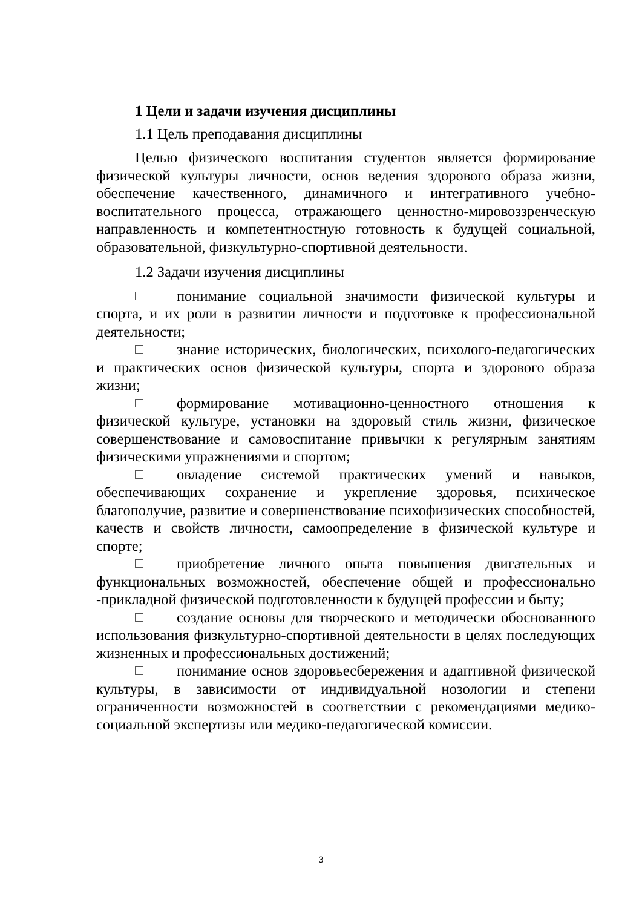1 Цели и задачи изучения дисциплины
1.1 Цель преподавания дисциплины
Целью физического воспитания студентов является формирование физической культуры личности, основ ведения здорового образа жизни, обеспечение качественного, динамичного и интегративного учебно-воспитательного процесса, отражающего ценностно-мировоззренческую направленность и компетентностную готовность к будущей социальной, образовательной, физкультурно-спортивной деятельности.
1.2 Задачи изучения дисциплины
понимание социальной значимости физической культуры и спорта, и их роли в развитии личности и подготовке к профессиональной деятельности;
знание исторических, биологических, психолого-педагогических и практических основ физической культуры, спорта и здорового образа жизни;
формирование мотивационно-ценностного отношения к физической культуре, установки на здоровый стиль жизни, физическое совершенствование и самовоспитание привычки к регулярным занятиям физическими упражнениями и спортом;
овладение системой практических умений и навыков, обеспечивающих сохранение и укрепление здоровья, психическое благополучие, развитие и совершенствование психофизических способностей, качеств и свойств личности, самоопределение в физической культуре и спорте;
приобретение личного опыта повышения двигательных и функциональных возможностей, обеспечение общей и профессионально -прикладной физической подготовленности к будущей профессии и быту;
создание основы для творческого и методически обоснованного использования физкультурно-спортивной деятельности в целях последующих жизненных и профессиональных достижений;
понимание основ здоровьесбережения и адаптивной физической культуры, в зависимости от индивидуальной нозологии и степени ограниченности возможностей в соответствии с рекомендациями медико-социальной экспертизы или медико-педагогической комиссии.
3